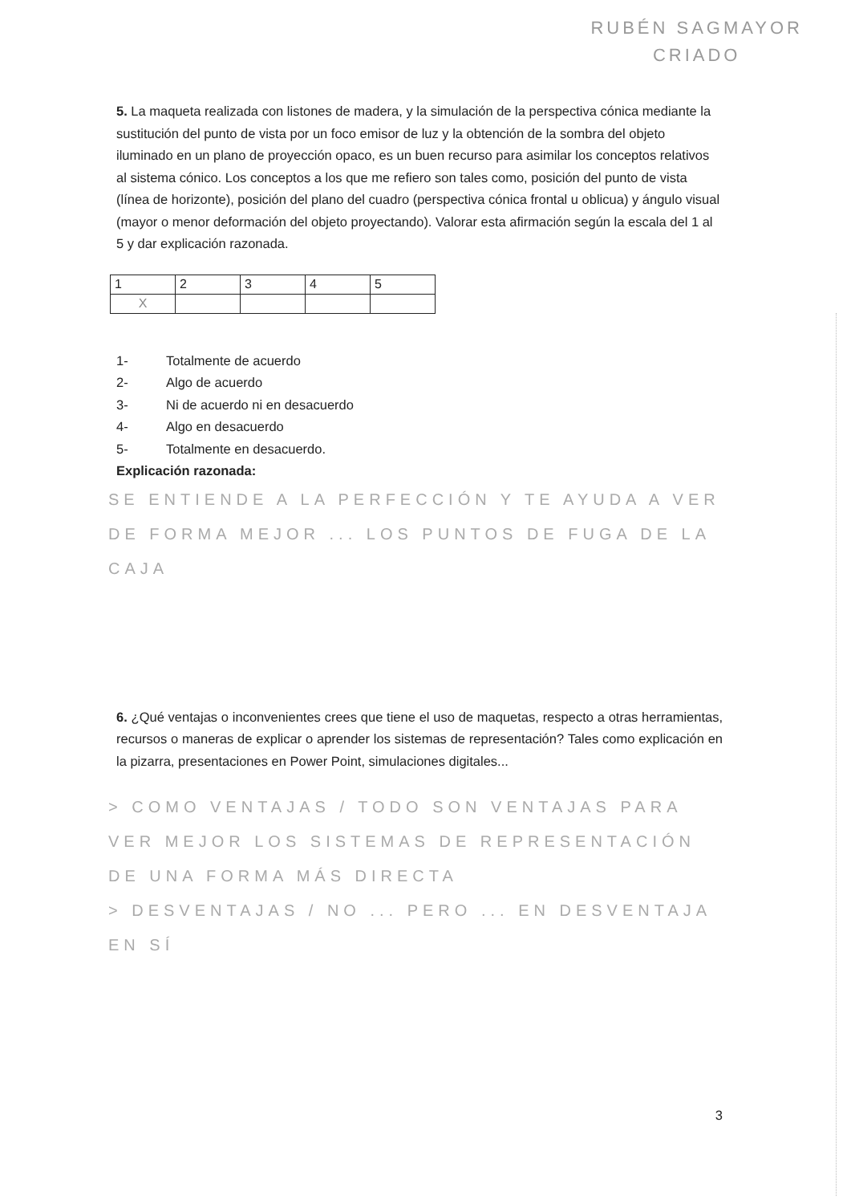RUBÉN SAGMAYOR
CRIADO
5. La maqueta realizada con listones de madera, y la simulación de la perspectiva cónica mediante la sustitución del punto de vista por un foco emisor de luz y la obtención de la sombra del objeto iluminado en un plano de proyección opaco, es un buen recurso para asimilar los conceptos relativos al sistema cónico. Los conceptos a los que me refiero son tales como, posición del punto de vista (línea de horizonte), posición del plano del cuadro (perspectiva cónica frontal u oblicua) y ángulo visual (mayor o menor deformación del objeto proyectando). Valorar esta afirmación según la escala del 1 al 5 y dar explicación razonada.
| 1 | 2 | 3 | 4 | 5 |
| X | | | | |
1- Totalmente de acuerdo
2- Algo de acuerdo
3- Ni de acuerdo ni en desacuerdo
4- Algo en desacuerdo
5- Totalmente en desacuerdo.
Explicación razonada:
SE ENTIENDE A LA PERFECCIÓN Y TE AYUDA A VER DE FORMA MEJOR ... LOS PUNTOS DE FUGA DE LA CAJA
6. ¿Qué ventajas o inconvenientes crees que tiene el uso de maquetas, respecto a otras herramientas, recursos o maneras de explicar o aprender los sistemas de representación? Tales como explicación en la pizarra, presentaciones en Power Point, simulaciones digitales...
> COMO VENTAJAS / TODO SON VENTAJAS PARA VER MEJOR LOS SISTEMAS DE REPRESENTACIÓN DE UNA FORMA MÁS DIRECTA
> DESVENTAJAS / NO ... PERO ... EN DESVENTAJA EN SÍ
3